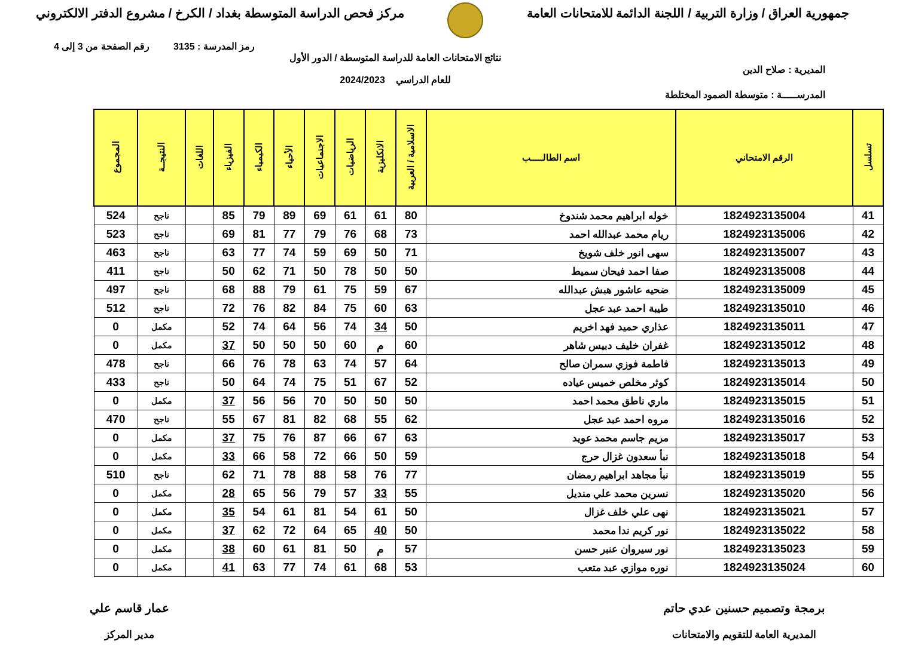جمهورية العراق / وزارة التربية / اللجنة الدائمة للامتحانات العامة
مركز فحص الدراسة المتوسطة بغداد / الكرخ / مشروع الدفتر الالكتروني
رمز المدرسة : 3135 رقم الصفحة من 3 إلى 4
المديرية : صلاح الدين
نتائج الامتحانات العامة للدراسة المتوسطة / الدور الأول
للعام الدراسي 2024/2023
المدرســـــة : متوسطة الصمود المختلطة
| تسلسل | الرقم الامتحاني | اسم الطالـــــب | الاسلامية / العربية | الانكليزية | الرياضيات | الاجتماعيات | الأحياء | الكيمياء | الفيزياء | اللغات | النتيجــة | المجموع |
| --- | --- | --- | --- | --- | --- | --- | --- | --- | --- | --- | --- | --- |
| 41 | 1824923135004 | خوله ابراهيم محمد شندوخ | 80 | 61 | 61 | 69 | 89 | 79 | 85 | | ناجح | 524 |
| 42 | 1824923135006 | ريام محمد عبدالله احمد | 73 | 68 | 76 | 79 | 77 | 81 | 69 | | ناجح | 523 |
| 43 | 1824923135007 | سهى انور خلف شويخ | 71 | 50 | 69 | 59 | 74 | 77 | 63 | | ناجح | 463 |
| 44 | 1824923135008 | صفا احمد فيحان سميط | 50 | 50 | 78 | 50 | 71 | 62 | 50 | | ناجح | 411 |
| 45 | 1824923135009 | ضحيه عاشور هبش عبدالله | 67 | 59 | 75 | 61 | 79 | 88 | 68 | | ناجح | 497 |
| 46 | 1824923135010 | طيبة احمد عبد عجل | 63 | 60 | 75 | 84 | 82 | 76 | 72 | | ناجح | 512 |
| 47 | 1824923135011 | عذاري حميد فهد اخريم | 50 | 34 | 74 | 56 | 64 | 74 | 52 | | مكمل | 0 |
| 48 | 1824923135012 | غفران خليف دبيس شاهر | 60 | م | 60 | 50 | 50 | 50 | 37 | | مكمل | 0 |
| 49 | 1824923135013 | فاطمة فوزي سمران صالح | 64 | 57 | 74 | 63 | 78 | 76 | 66 | | ناجح | 478 |
| 50 | 1824923135014 | كوثر مخلص خميس عياده | 52 | 67 | 51 | 75 | 74 | 64 | 50 | | ناجح | 433 |
| 51 | 1824923135015 | ماري ناطق محمد احمد | 50 | 50 | 50 | 70 | 56 | 56 | 37 | | مكمل | 0 |
| 52 | 1824923135016 | مروه احمد عبد عجل | 62 | 55 | 68 | 82 | 81 | 67 | 55 | | ناجح | 470 |
| 53 | 1824923135017 | مريم جاسم محمد عويد | 63 | 67 | 66 | 87 | 76 | 75 | 37 | | مكمل | 0 |
| 54 | 1824923135018 | نبأ سعدون غزال حرج | 59 | 50 | 66 | 72 | 58 | 66 | 33 | | مكمل | 0 |
| 55 | 1824923135019 | نبأ مجاهد ابراهيم رمضان | 77 | 76 | 58 | 88 | 78 | 71 | 62 | | ناجح | 510 |
| 56 | 1824923135020 | نسرين محمد علي منديل | 55 | 33 | 57 | 79 | 56 | 65 | 28 | | مكمل | 0 |
| 57 | 1824923135021 | نهى علي خلف غزال | 50 | 61 | 54 | 81 | 61 | 54 | 35 | | مكمل | 0 |
| 58 | 1824923135022 | نور كريم ندا محمد | 50 | 40 | 65 | 64 | 72 | 62 | 37 | | مكمل | 0 |
| 59 | 1824923135023 | نور سيروان عنبر حسن | 57 | م | 50 | 81 | 61 | 60 | 38 | | مكمل | 0 |
| 60 | 1824923135024 | نوره موازي عبد متعب | 53 | 68 | 61 | 74 | 77 | 63 | 41 | | مكمل | 0 |
برمجة وتصميم حسنين عدي حاتم
المديرية العامة للتقويم والامتحانات
عمار قاسم علي
مدير المركز